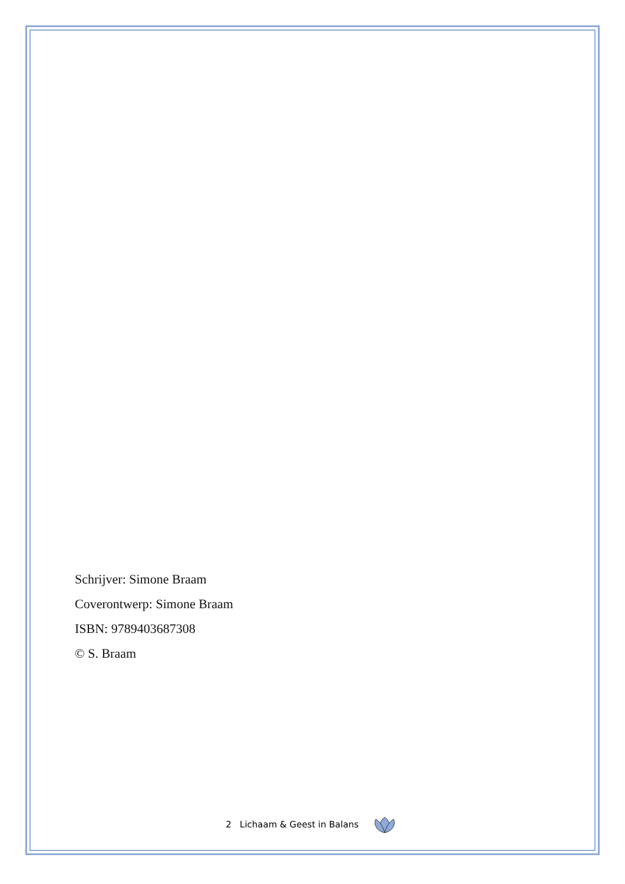Schrijver: Simone Braam
Coverontwerp: Simone Braam
ISBN: 9789403687308
© S. Braam
2 Lichaam & Geest in Balans